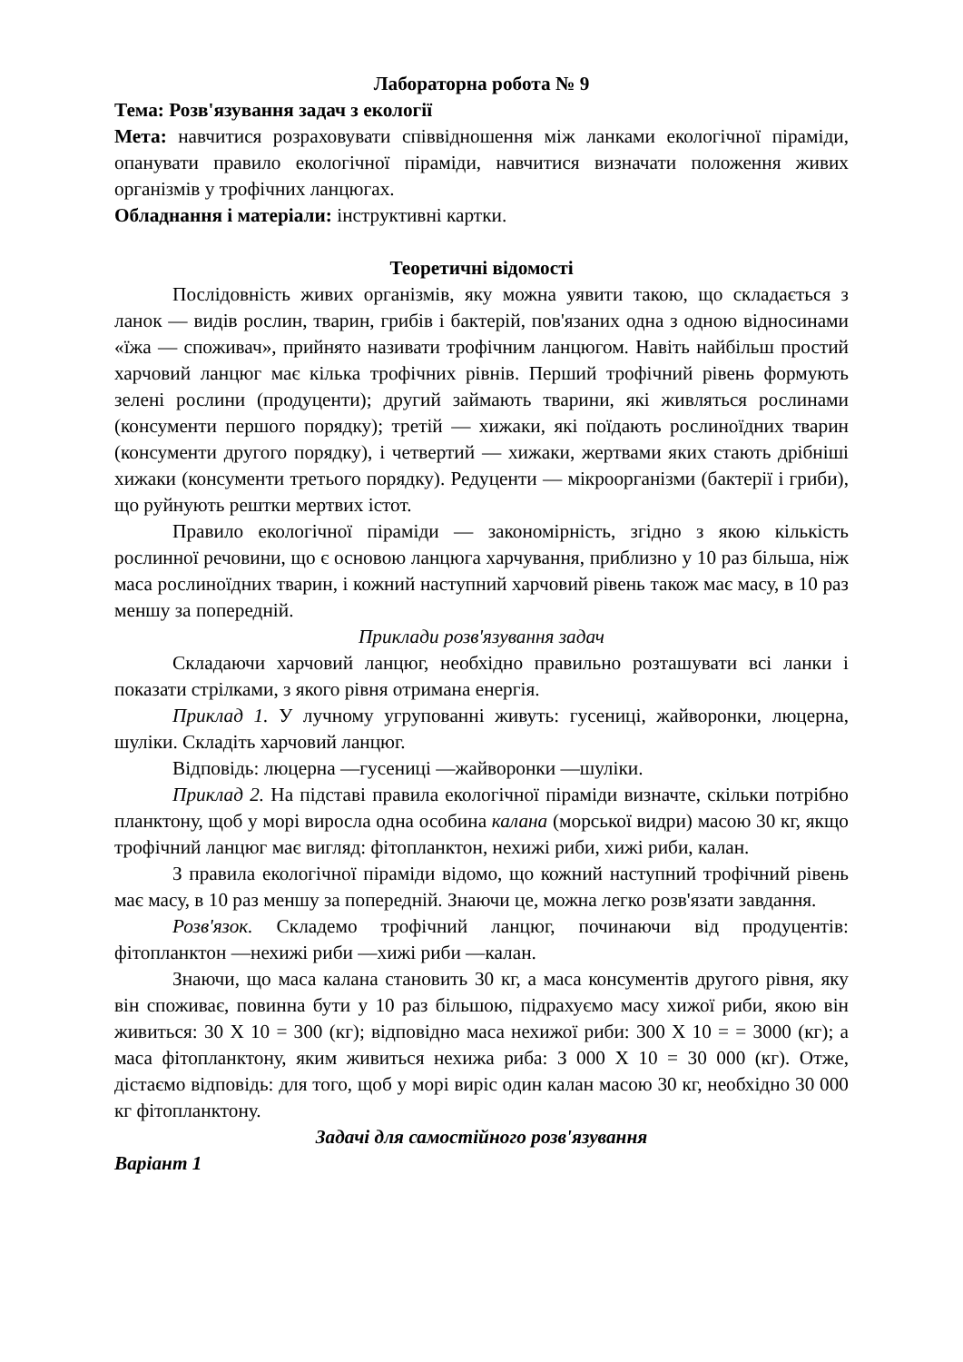Лабораторна робота № 9
Тема: Розв'язування задач з екології
Мета: навчитися розраховувати співвідношення між ланками екологічної піраміди, опанувати правило екологічної піраміди, навчитися визначати положення живих організмів у трофічних ланцюгах.
Обладнання і матеріали: інструктивні картки.
Теоретичні відомості
Послідовність живих організмів, яку можна уявити такою, що складається з ланок — видів рослин, тварин, грибів і бактерій, пов'язаних одна з одною відносинами «їжа — споживач», прийнято називати трофічним ланцюгом. Навіть найбільш простий харчовий ланцюг має кілька трофічних рівнів. Перший трофічний рівень формують зелені рослини (продуценти); другий займають тварини, які живляться рослинами (консументи першого порядку); третій — хижаки, які поїдають рослиноїдних тварин (консументи другого порядку), і четвертий — хижаки, жертвами яких стають дрібніші хижаки (консументи третього порядку). Редуценти — мікроорганізми (бактерії і гриби), що руйнують рештки мертвих істот.
Правило екологічної піраміди — закономірність, згідно з якою кількість рослинної речовини, що є основою ланцюга харчування, приблизно у 10 раз більша, ніж маса рослиноїдних тварин, і кожний наступний харчовий рівень також має масу, в 10 раз меншу за попередній.
Приклади розв'язування задач
Складаючи харчовий ланцюг, необхідно правильно розташувати всі ланки і показати стрілками, з якого рівня отримана енергія.
Приклад 1. У лучному угрупованні живуть: гусениці, жайворонки, люцерна, шуліки. Складіть харчовий ланцюг.
Відповідь: люцерна —гусениці —жайворонки —шуліки.
Приклад 2. На підставі правила екологічної піраміди визначте, скільки потрібно планктону, щоб у морі виросла одна особина калана (морської видри) масою 30 кг, якщо трофічний ланцюг має вигляд: фітопланктон, нехижі риби, хижі риби, калан.
З правила екологічної піраміди відомо, що кожний наступний трофічний рівень має масу, в 10 раз меншу за попередній. Знаючи це, можна легко розв'язати завдання.
Розв'язок. Складемо трофічний ланцюг, починаючи від продуцентів: фітопланктон —нехижі риби —хижі риби —калан.
Знаючи, що маса калана становить 30 кг, а маса консументів другого рівня, яку він споживає, повинна бути у 10 раз більшою, підрахуємо масу хижої риби, якою він живиться: 30 X 10 = 300 (кг); відповідно маса нехижої риби: 300 X 10 = = 3000 (кг); а маса фітопланктону, яким живиться нехижа риба: З 000 X 10 = 30 000 (кг). Отже, дістаємо відповідь: для того, щоб у морі виріс один калан масою 30 кг, необхідно 30 000 кг фітопланктону.
Задачі для самостійного розв'язування
Варіант 1